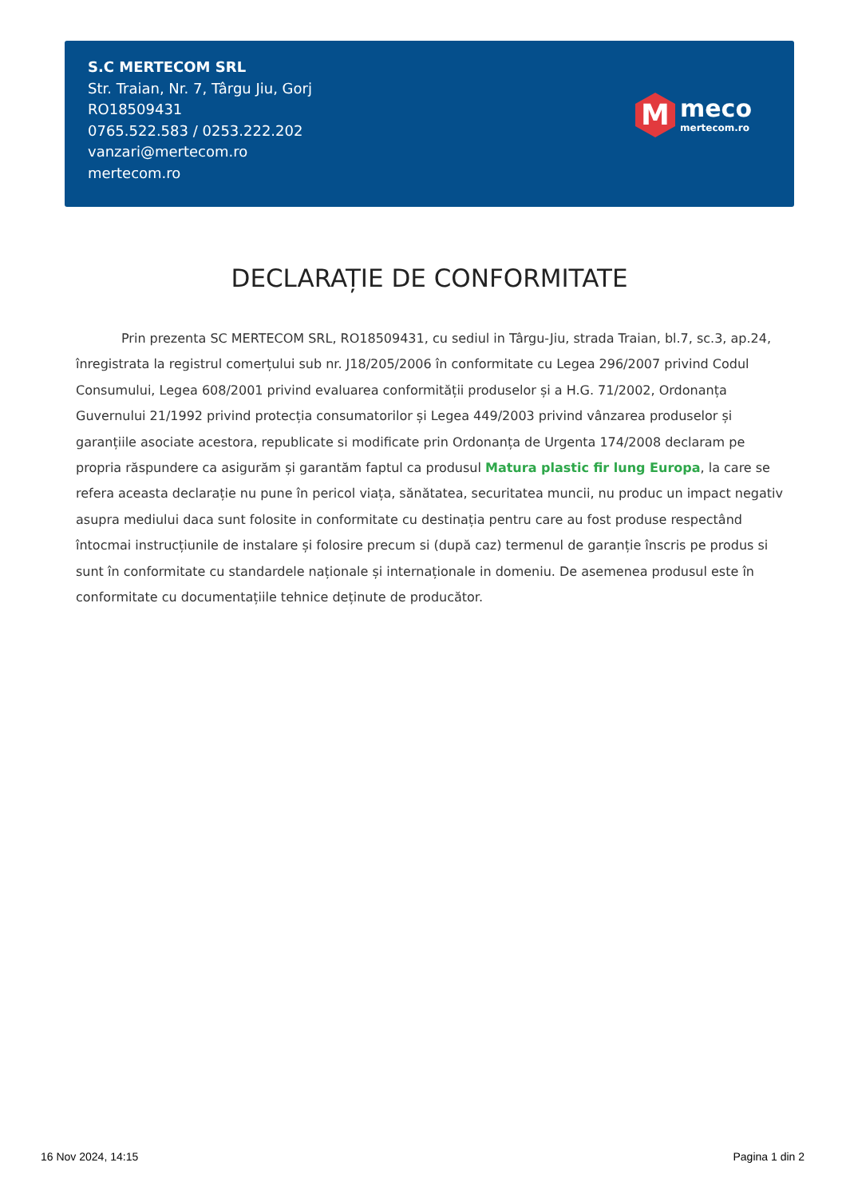S.C MERTECOM SRL
Str. Traian, Nr. 7, Târgu Jiu, Gorj
RO18509431
0765.522.583 / 0253.222.202
vanzari@mertecom.ro
mertecom.ro
M
meco
mertecom.ro
DECLARAȚIE DE CONFORMITATE
Prin prezenta SC MERTECOM SRL, RO18509431, cu sediul in Târgu-Jiu, strada Traian, bl.7, sc.3, ap.24, înregistrata la registrul comerțului sub nr. J18/205/2006 în conformitate cu Legea 296/2007 privind Codul Consumului, Legea 608/2001 privind evaluarea conformității produselor și a H.G. 71/2002, Ordonanța Guvernului 21/1992 privind protecția consumatorilor și Legea 449/2003 privind vânzarea produselor și garanțiile asociate acestora, republicate si modificate prin Ordonanța de Urgenta 174/2008 declaram pe propria răspundere ca asigurăm și garantăm faptul ca produsul Matura plastic fir lung Europa, la care se refera aceasta declarație nu pune în pericol viața, sănătatea, securitatea muncii, nu produc un impact negativ asupra mediului daca sunt folosite in conformitate cu destinația pentru care au fost produse respectând întocmai instrucțiunile de instalare și folosire precum si (după caz) termenul de garanție înscris pe produs si sunt în conformitate cu standardele naționale și internaționale in domeniu. De asemenea produsul este în conformitate cu documentațiile tehnice deținute de producător.
16 Nov 2024, 14:15 Pagina 1 din 2